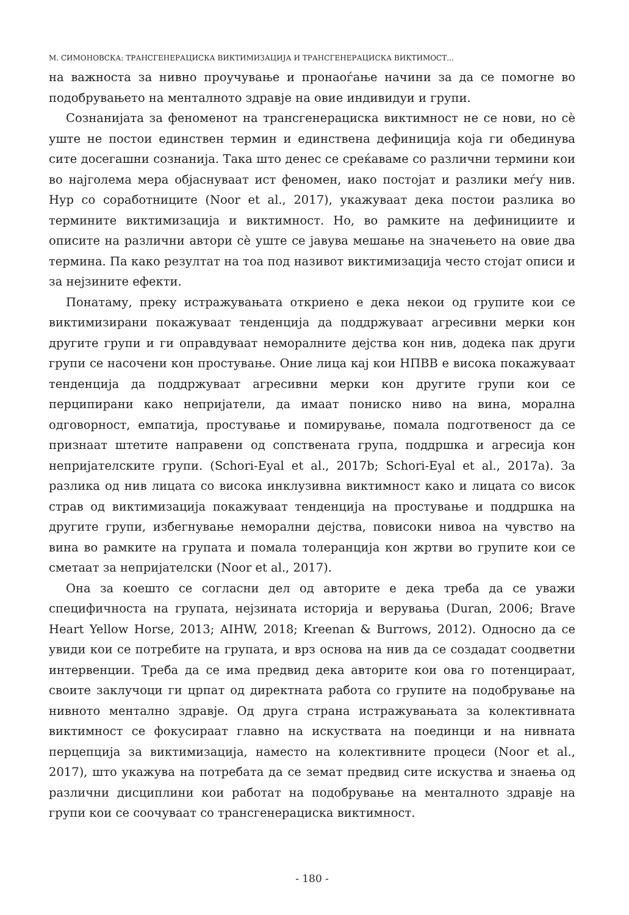М. СИМОНОВСКА: ТРАНСГЕНЕРАЦИСКА ВИКТИМИЗАЦИЈА И ТРАНСГЕНЕРАЦИСКА ВИКТИМОСТ...
на важноста за нивно проучување и пронаоѓање начини за да се помогне во подобрувањето на менталното здравје на овие индивидуи и групи.
Сознанијата за феноменот на трансгенерациска виктимност не се нови, но сè уште не постои единствен термин и единствена дефиниција која ги обединува сите досегашни сознанија. Така што денес се среќаваме со различни термини кои во најголема мера објаснуваат ист феномен, иако постојат и разлики меѓу нив. Нур со соработниците (Noor et al., 2017), укажуваат дека постои разлика во термините виктимизација и виктимност. Но, во рамките на дефинициите и описите на различни автори сè уште се јавува мешање на значењето на овие два термина. Па како резултат на тоа под називот виктимизација често стојат описи и за нејзините ефекти.
Понатаму, преку истражувањата откриено е дека некои од групите кои се виктимизирани покажуваат тенденција да поддржуваат агресивни мерки кон другите групи и ги оправдуваат неморалните дејства кон нив, додека пак други групи се насочени кон простување. Оние лица кај кои НПВВ е висока покажуваат тенденција да поддржуваат агресивни мерки кон другите групи кои се перципирани како непријатели, да имаат пониско ниво на вина, морална одговорност, емпатија, простување и помирување, помала подготвеност да се признаат штетите направени од сопствената група, поддршка и агресија кон непријателските групи. (Schori-Eyal et al., 2017b; Schori-Eyal et al., 2017a). За разлика од нив лицата со висока инклузивна виктимност како и лицата со висок страв од виктимизација покажуваат тенденција на простување и поддршка на другите групи, избегнување неморални дејства, повисоки нивоа на чувство на вина во рамките на групата и помала толеранција кон жртви во групите кои се сметаат за непријателски (Noor et al., 2017).
Она за коешто се согласни дел од авторите е дека треба да се уважи специфичноста на групата, нејзината историја и верувања (Duran, 2006; Brave Heart Yellow Horse, 2013; AIHW, 2018; Kreenan & Burrows, 2012). Односно да се увиди кои се потребите на групата, и врз основа на нив да се создадат соодветни интервенции. Треба да се има предвид дека авторите кои ова го потенцираат, своите заклучоци ги црпат од директната работа со групите на подобрување на нивното ментално здравје. Од друга страна истражувањата за колективната виктимност се фокусираат главно на искуствата на поединци и на нивната перцепција за виктимизација, наместо на колективните процеси (Noor et al., 2017), што укажува на потребата да се земат предвид сите искуства и знаења од различни дисциплини кои работат на подобрување на менталното здравје на групи кои се соочуваат со трансгенерациска виктимност.
- 180 -